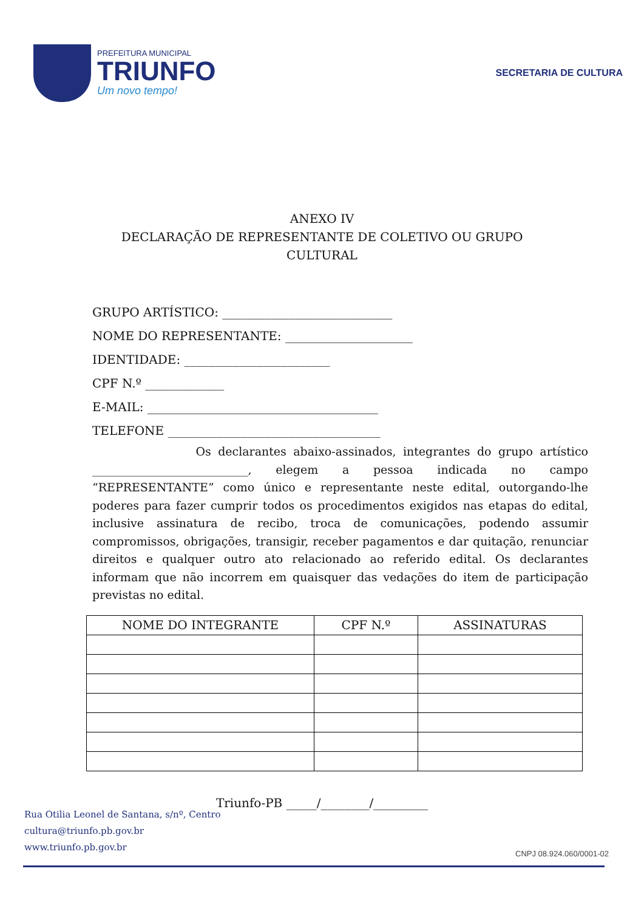PREFEITURA MUNICIPAL
TRIUNFO
Um novo tempo!
SECRETARIA DE CULTURA
ANEXO IV
DECLARAÇÃO DE REPRESENTANTE DE COLETIVO OU GRUPO
CULTURAL
GRUPO ARTÍSTICO: ____________________________
NOME DO REPRESENTANTE: _____________________
IDENTIDADE: ________________________
CPF N.º _____________
E-MAIL: ______________________________________
TELEFONE ___________________________________
Os declarantes abaixo-assinados, integrantes do grupo artístico ___________________________, elegem a pessoa indicada no campo “REPRESENTANTE” como único e representante neste edital, outorgando-lhe poderes para fazer cumprir todos os procedimentos exigidos nas etapas do edital, inclusive assinatura de recibo, troca de comunicações, podendo assumir compromissos, obrigações, transigir, receber pagamentos e dar quitação, renunciar direitos e qualquer outro ato relacionado ao referido edital. Os declarantes informam que não incorrem em quaisquer das vedações do item de participação previstas no edital.
| NOME DO INTEGRANTE | CPF N.º | ASSINATURAS |
| --- | --- | --- |
Triunfo-PB _____/________/_________
Rua Otilia Leonel de Santana, s/nº, Centro
cultura@triunfo.pb.gov.br
www.triunfo.pb.gov.br
CNPJ 08.924.060/0001-02